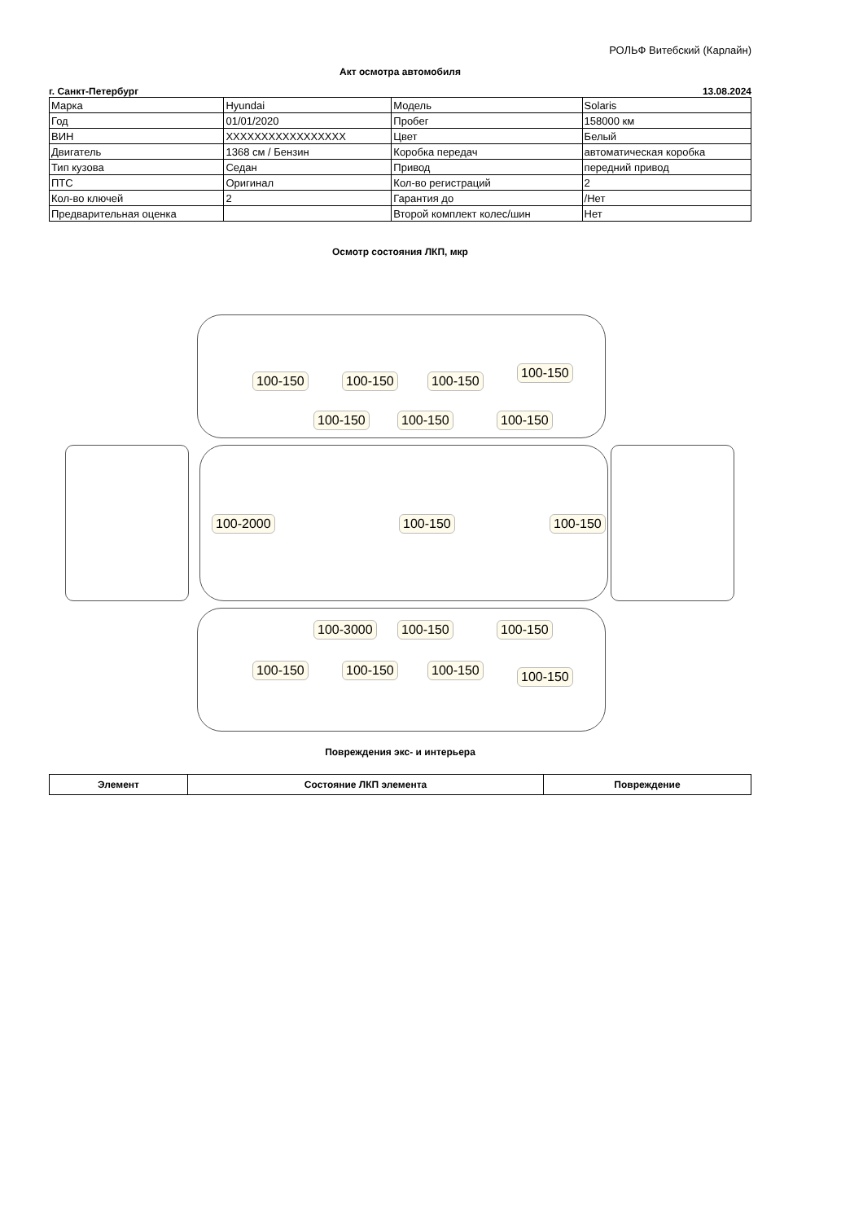РОЛЬФ Витебский (Карлайн)
Акт осмотра автомобиля
г. Санкт-Петербург 13.08.2024
| Марка | Hyundai | Модель | Solaris |
| Год | 01/01/2020 | Пробег | 158000 км |
| ВИН | XXXXXXXXXXXXXXXXX | Цвет | Белый |
| Двигатель | 1368 см / Бензин | Коробка передач | автоматическая коробка |
| Тип кузова | Седан | Привод | передний привод |
| ПТС | Оригинал | Кол-во регистраций | 2 |
| Кол-во ключей | 2 | Гарантия до | /Нет |
| Предварительная оценка | | Второй комплект колес/шин | Нет |
Осмотр состояния ЛКП, мкр
100-150 100-150 100-150
100-150
100-150 100-150 100-150
100-2000 100-150 100-150
100-3000 100-150 100-150
100-150 100-150 100-150 100-150
Повреждения экс- и интерьера
| Элемент | Состояние ЛКП элемента | Повреждение |
| --- | --- | --- |